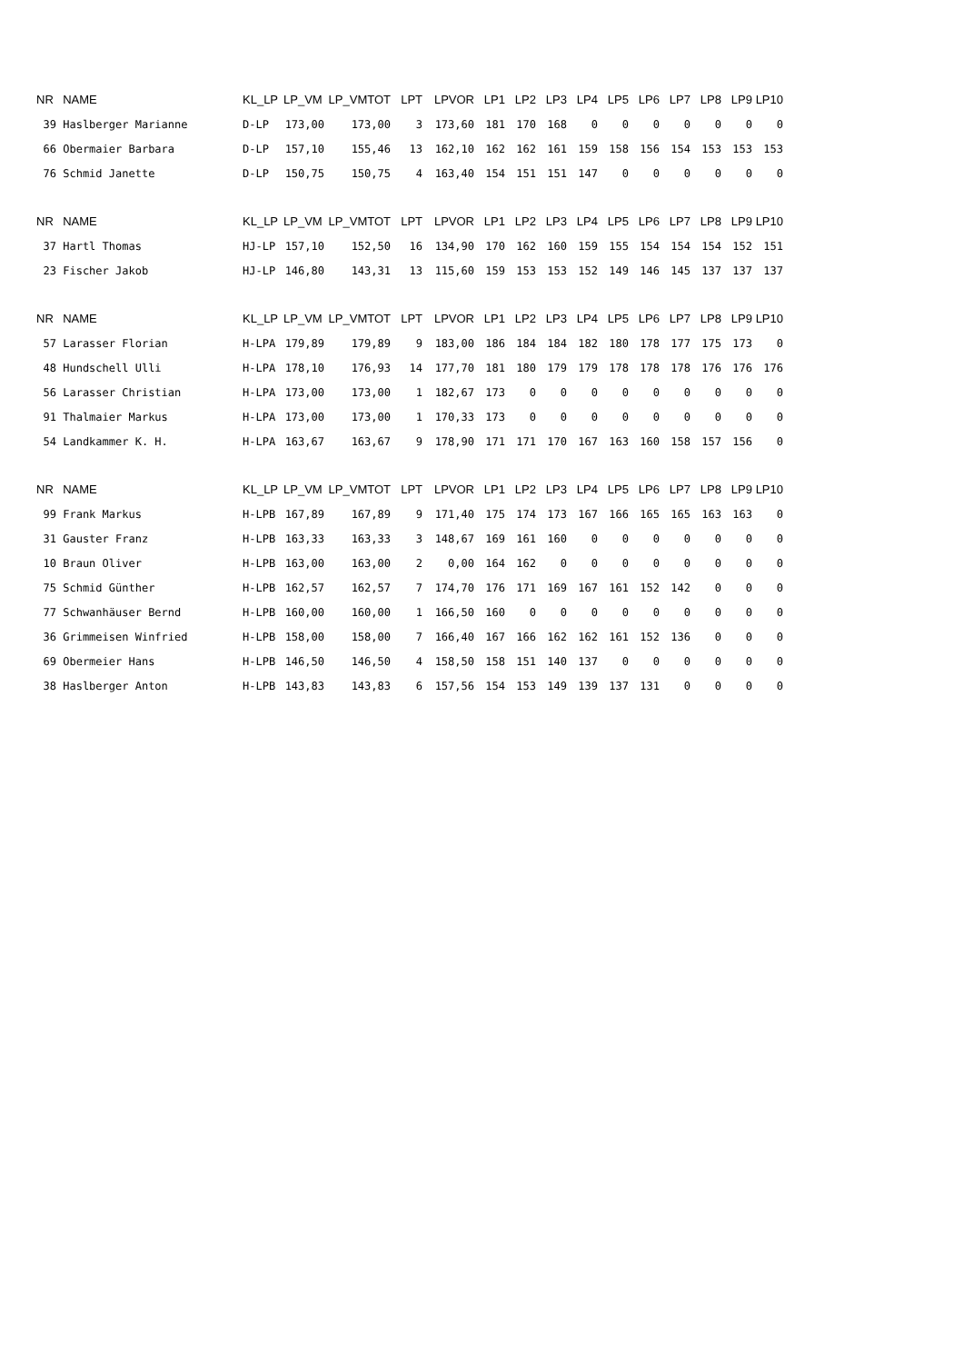| NR | NAME | KL_LP | LP_VM | LP_VMTOT | LPT | LPVOR | LP1 | LP2 | LP3 | LP4 | LP5 | LP6 | LP7 | LP8 | LP9 | LP10 |
| --- | --- | --- | --- | --- | --- | --- | --- | --- | --- | --- | --- | --- | --- | --- | --- | --- |
| 39 | Haslberger Marianne | D-LP | 173,00 | 173,00 | 3 | 173,60 | 181 | 170 | 168 | 0 | 0 | 0 | 0 | 0 | 0 | 0 |
| 66 | Obermaier Barbara | D-LP | 157,10 | 155,46 | 13 | 162,10 | 162 | 162 | 161 | 159 | 158 | 156 | 154 | 153 | 153 | 153 |
| 76 | Schmid Janette | D-LP | 150,75 | 150,75 | 4 | 163,40 | 154 | 151 | 151 | 147 | 0 | 0 | 0 | 0 | 0 | 0 |
| NR | NAME | KL_LP | LP_VM | LP_VMTOT | LPT | LPVOR | LP1 | LP2 | LP3 | LP4 | LP5 | LP6 | LP7 | LP8 | LP9 | LP10 |
| --- | --- | --- | --- | --- | --- | --- | --- | --- | --- | --- | --- | --- | --- | --- | --- | --- |
| 37 | Hartl Thomas | HJ-LP | 157,10 | 152,50 | 16 | 134,90 | 170 | 162 | 160 | 159 | 155 | 154 | 154 | 154 | 152 | 151 |
| 23 | Fischer Jakob | HJ-LP | 146,80 | 143,31 | 13 | 115,60 | 159 | 153 | 153 | 152 | 149 | 146 | 145 | 137 | 137 | 137 |
| NR | NAME | KL_LP | LP_VM | LP_VMTOT | LPT | LPVOR | LP1 | LP2 | LP3 | LP4 | LP5 | LP6 | LP7 | LP8 | LP9 | LP10 |
| --- | --- | --- | --- | --- | --- | --- | --- | --- | --- | --- | --- | --- | --- | --- | --- | --- |
| 57 | Larasser Florian | H-LPA | 179,89 | 179,89 | 9 | 183,00 | 186 | 184 | 184 | 182 | 180 | 178 | 177 | 175 | 173 | 0 |
| 48 | Hundschell Ulli | H-LPA | 178,10 | 176,93 | 14 | 177,70 | 181 | 180 | 179 | 179 | 178 | 178 | 178 | 176 | 176 | 176 |
| 56 | Larasser Christian | H-LPA | 173,00 | 173,00 | 1 | 182,67 | 173 | 0 | 0 | 0 | 0 | 0 | 0 | 0 | 0 | 0 |
| 91 | Thalmaier Markus | H-LPA | 173,00 | 173,00 | 1 | 170,33 | 173 | 0 | 0 | 0 | 0 | 0 | 0 | 0 | 0 | 0 |
| 54 | Landkammer K. H. | H-LPA | 163,67 | 163,67 | 9 | 178,90 | 171 | 171 | 170 | 167 | 163 | 160 | 158 | 157 | 156 | 0 |
| NR | NAME | KL_LP | LP_VM | LP_VMTOT | LPT | LPVOR | LP1 | LP2 | LP3 | LP4 | LP5 | LP6 | LP7 | LP8 | LP9 | LP10 |
| --- | --- | --- | --- | --- | --- | --- | --- | --- | --- | --- | --- | --- | --- | --- | --- | --- |
| 99 | Frank Markus | H-LPB | 167,89 | 167,89 | 9 | 171,40 | 175 | 174 | 173 | 167 | 166 | 165 | 165 | 163 | 163 | 0 |
| 31 | Gauster Franz | H-LPB | 163,33 | 163,33 | 3 | 148,67 | 169 | 161 | 160 | 0 | 0 | 0 | 0 | 0 | 0 | 0 |
| 10 | Braun Oliver | H-LPB | 163,00 | 163,00 | 2 | 0,00 | 164 | 162 | 0 | 0 | 0 | 0 | 0 | 0 | 0 | 0 |
| 75 | Schmid Günther | H-LPB | 162,57 | 162,57 | 7 | 174,70 | 176 | 171 | 169 | 167 | 161 | 152 | 142 | 0 | 0 | 0 |
| 77 | Schwanhäuser Bernd | H-LPB | 160,00 | 160,00 | 1 | 166,50 | 160 | 0 | 0 | 0 | 0 | 0 | 0 | 0 | 0 | 0 |
| 36 | Grimmeisen Winfried | H-LPB | 158,00 | 158,00 | 7 | 166,40 | 167 | 166 | 162 | 162 | 161 | 152 | 136 | 0 | 0 | 0 |
| 69 | Obermeier Hans | H-LPB | 146,50 | 146,50 | 4 | 158,50 | 158 | 151 | 140 | 137 | 0 | 0 | 0 | 0 | 0 | 0 |
| 38 | Haslberger Anton | H-LPB | 143,83 | 143,83 | 6 | 157,56 | 154 | 153 | 149 | 139 | 137 | 131 | 0 | 0 | 0 | 0 |